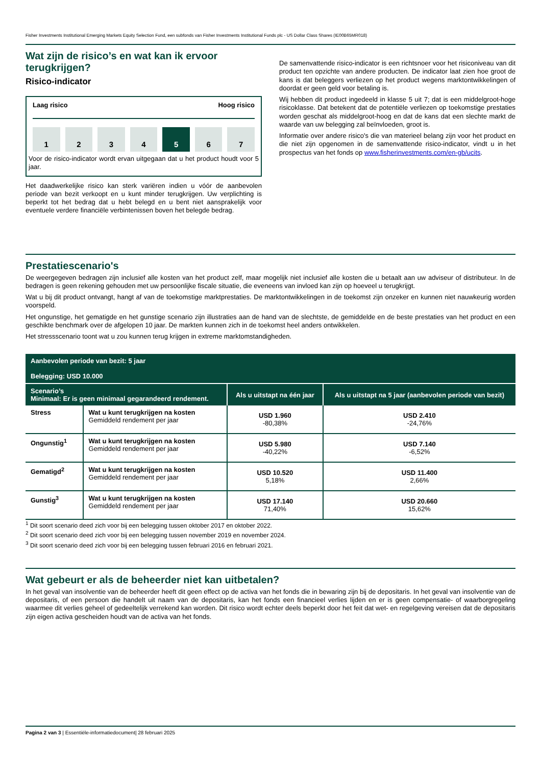Fisher Investments Institutional Emerging Markets Equity Selection Fund, een subfonds van Fisher Investments Institutional Funds plc - US Dollar Class Shares (IE00B65MR018)
Wat zijn de risico’s en wat kan ik ervoor terugkrijgen?
Risico-indicator
Laag risico Hoog risico
1 2 3 4 5 6 7
Voor de risico-indicator wordt ervan uitgegaan dat u het product houdt voor 5 jaar.
Het daadwerkelijke risico kan sterk variëren indien u vóór de aanbevolen periode van bezit verkoopt en u kunt minder terugkrijgen. Uw verplichting is beperkt tot het bedrag dat u hebt belegd en u bent niet aansprakelijk voor eventuele verdere financiële verbintenissen boven het belegde bedrag.
De samenvattende risico-indicator is een richtsnoer voor het risiconiveau van dit product ten opzichte van andere producten. De indicator laat zien hoe groot de kans is dat beleggers verliezen op het product wegens marktontwikkelingen of doordat er geen geld voor betaling is.
Wij hebben dit product ingedeeld in klasse 5 uit 7; dat is een middelgroot-hoge risicoklasse. Dat betekent dat de potentiële verliezen op toekomstige prestaties worden geschat als middelgroot-hoog en dat de kans dat een slechte markt de waarde van uw belegging zal beïnvloeden, groot is.
Informatie over andere risico's die van materieel belang zijn voor het product en die niet zijn opgenomen in de samenvattende risico-indicator, vindt u in het prospectus van het fonds op www.fisherinvestments.com/en-gb/ucits.
Prestatiescenario's
De weergegeven bedragen zijn inclusief alle kosten van het product zelf, maar mogelijk niet inclusief alle kosten die u betaalt aan uw adviseur of distributeur. In de bedragen is geen rekening gehouden met uw persoonlijke fiscale situatie, die eveneens van invloed kan zijn op hoeveel u terugkrijgt.
Wat u bij dit product ontvangt, hangt af van de toekomstige marktprestaties. De marktontwikkelingen in de toekomst zijn onzeker en kunnen niet nauwkeurig worden voorspeld.
Het ongunstige, het gematigde en het gunstige scenario zijn illustraties aan de hand van de slechtste, de gemiddelde en de beste prestaties van het product en een geschikte benchmark over de afgelopen 10 jaar. De markten kunnen zich in de toekomst heel anders ontwikkelen.
Het stressscenario toont wat u zou kunnen terug krijgen in extreme marktomstandigheden.
| Aanbevolen periode van bezit: 5 jaar Belegging: USD 10.000 | | | |
| Scenario’s Minimaal: Er is geen minimaal gegarandeerd rendement. | | Als u uitstapt na één jaar | Als u uitstapt na 5 jaar (aanbevolen periode van bezit) |
| Stress | Wat u kunt terugkrijgen na kosten Gemiddeld rendement per jaar | USD 1.960 -80,38% | USD 2.410 -24,76% |
| Ongunstig<sup>1</sup> | Wat u kunt terugkrijgen na kosten Gemiddeld rendement per jaar | USD 5.980 -40,22% | USD 7.140 -6,52% |
| Gematigd<sup>2</sup> | Wat u kunt terugkrijgen na kosten Gemiddeld rendement per jaar | USD 10.520 5,18% | USD 11.400 2,66% |
| Gunstig<sup>3</sup> | Wat u kunt terugkrijgen na kosten Gemiddeld rendement per jaar | USD 17.140 71,40% | USD 20.660 15,62% |
<sup>1</sup> Dit soort scenario deed zich voor bij een belegging tussen oktober 2017 en oktober 2022.
<sup>2</sup> Dit soort scenario deed zich voor bij een belegging tussen november 2019 en november 2024.
<sup>3</sup> Dit soort scenario deed zich voor bij een belegging tussen februari 2016 en februari 2021.
Wat gebeurt er als de beheerder niet kan uitbetalen?
In het geval van insolventie van de beheerder heeft dit geen effect op de activa van het fonds die in bewaring zijn bij de depositaris. In het geval van insolventie van de depositaris, of een persoon die handelt uit naam van de depositaris, kan het fonds een financieel verlies lijden en er is geen compensatie- of waarborgregeling waarmee dit verlies geheel of gedeeltelijk verrekend kan worden. Dit risico wordt echter deels beperkt door het feit dat wet- en regelgeving vereisen dat de depositaris zijn eigen activa gescheiden houdt van de activa van het fonds.
Pagina 2 van 3 | Essentiële-informatiedocument| 28 februari 2025